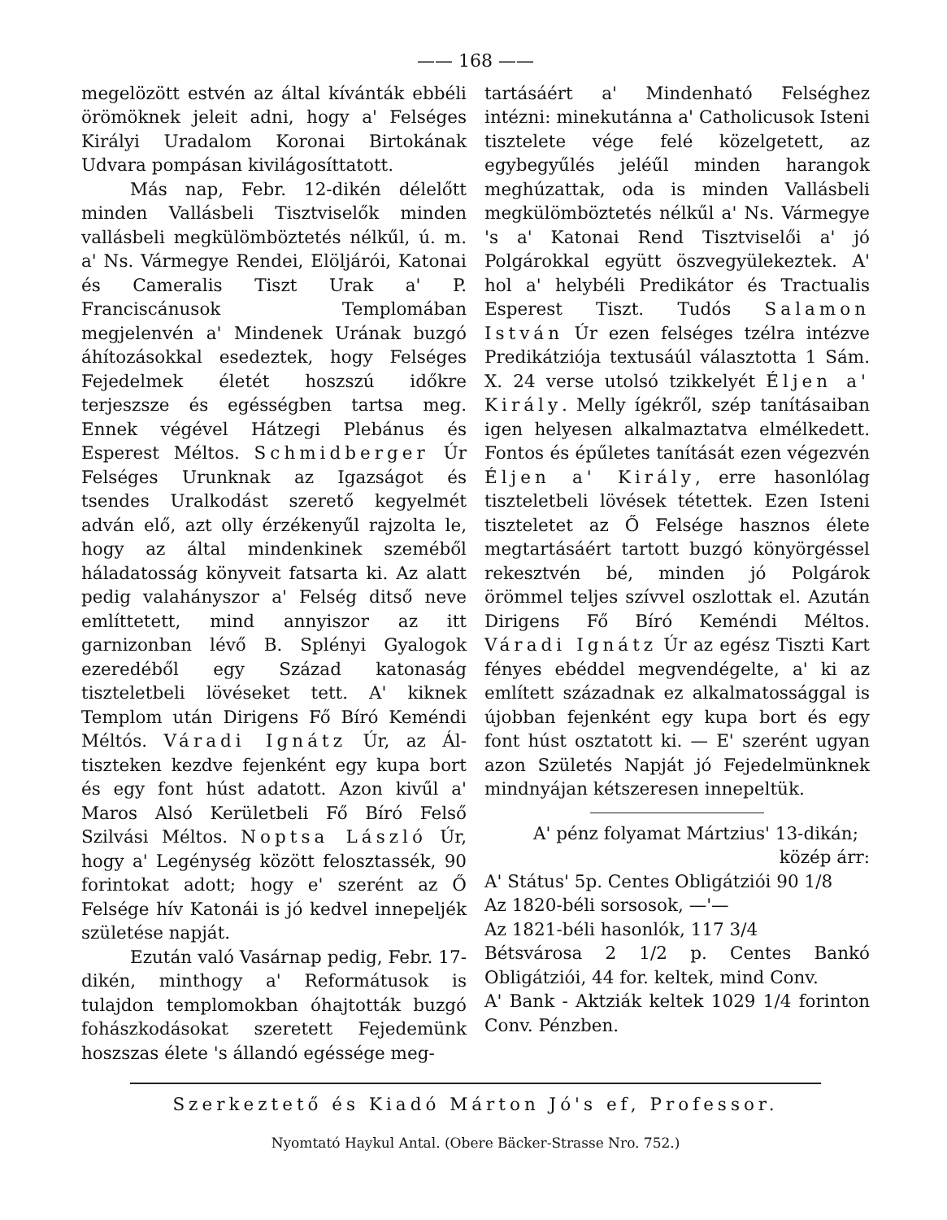—— 168 ——
megelözött estvén az által kívánták ebbéli örömöknek jeleit adni, hogy a' Felséges Királyi Uradalom Koronai Birtokának Udvara pompásan kivilágosíttatott.
Más nap, Febr. 12-dikén délelőtt minden Vallásbeli Tisztviselők minden vallásbeli megkülömböztetés nélkűl, ú. m. a' Ns. Vármegye Rendei, Elöljárói, Katonai és Cameralis Tiszt Urak a' P. Franciscánusok Templomában megjelenvén a' Mindenek Urának buzgó áhítozásokkal esedeztek, hogy Felséges Fejedelmek életét hoszszú időkre terjeszsze és egésségben tartsa meg. Ennek végével Hátzegi Plebánus és Esperest Méltos. Schmidberger Úr Felséges Urunknak az Igazságot és tsendes Uralkodást szerető kegyelmét adván elő, azt olly érzékenyűl rajzolta le, hogy az által mindenkinek szeméből háladatosság könyveit fatsarta ki. Az alatt pedig valahányszor a' Felség ditső neve említtetett, mind annyiszor az itt garnizonban lévő B. Splényi Gyalogok ezeredéből egy Század katonaság tiszteletbeli lövéseket tett. A' kiknek Templom után Dirigens Fő Bíró Keméndi Méltós. Váradi Ignátz Úr, az Ál-tiszteken kezdve fejenként egy kupa bort és egy font húst adatott. Azon kivűl a' Maros Alsó Kerületbeli Fő Bíró Felső Szilvási Méltos. Noptsa László Úr, hogy a' Legénység között felosztassék, 90 forintokat adott; hogy e' szerént az Ő Felsége hív Katonái is jó kedvel innepeljék születése napját.
Ezután való Vasárnap pedig, Febr. 17-dikén, minthogy a' Reformátusok is tulajdon templomokban óhajtották buzgó fohászkodásokat szeretett Fejedemünk hoszszas élete 's állandó egéssége meg-
tartásáért a' Mindenható Felséghez intézni: minekutánna a' Catholicusok Isteni tisztelete vége felé közelgetett, az egybegyűlés jeléűl minden harangok meghúzattak, oda is minden Vallásbeli megkülömböztetés nélkűl a' Ns. Vármegye 's a' Katonai Rend Tisztviselői a' jó Polgárokkal együtt öszvegyülekeztek. A' hol a' helybéli Predikátor és Tractualis Esperest Tiszt. Tudós Salamon István Úr ezen felséges tzélra intézve Predikátziója textusáúl választotta 1 Sám. X. 24 verse utolsó tzikkelyét Éljen a' Király. Melly ígékről, szép tanításaiban igen helyesen alkalmaztatva elmélkedett. Fontos és épűletes tanítását ezen végezvén Éljen a' Király, erre hasonlólag tiszteletbeli lövések tétettek. Ezen Isteni tiszteletet az Ő Felsége hasznos élete megtartásáért tartott buzgó könyörgéssel rekesztvén bé, minden jó Polgárok örömmel teljes szívvel oszlottak el. Azután Dirigens Fő Bíró Keméndi Méltos. Váradi Ignátz Úr az egész Tiszti Kart fényes ebéddel megvendégelte, a' ki az említett századnak ez alkalmatossággal is újobban fejenként egy kupa bort és egy font húst osztatott ki. — E' szerént ugyan azon Születés Napját jó Fejedelmünknek mindnyájan kétszeresen innepeltük.
A' pénz folyamat Mártzius' 13-dikán;
közép árr:
A' Státus' 5p. Centes Obligátziói 90 1/8
Az 1820-béli sorsosok, —'—
Az 1821-béli hasonlók, 117 3/4
Bétsvárosa 2 1/2 p. Centes Bankó Obligátziói, 44 for. keltek, mind Conv.
A' Bank - Aktziák keltek 1029 1/4 forinton Conv. Pénzben.
Szerkeztető és Kiadó Márton Jó's ef, Professor.
Nyomtató Haykul Antal. (Obere Bäcker-Strasse Nro. 752.)